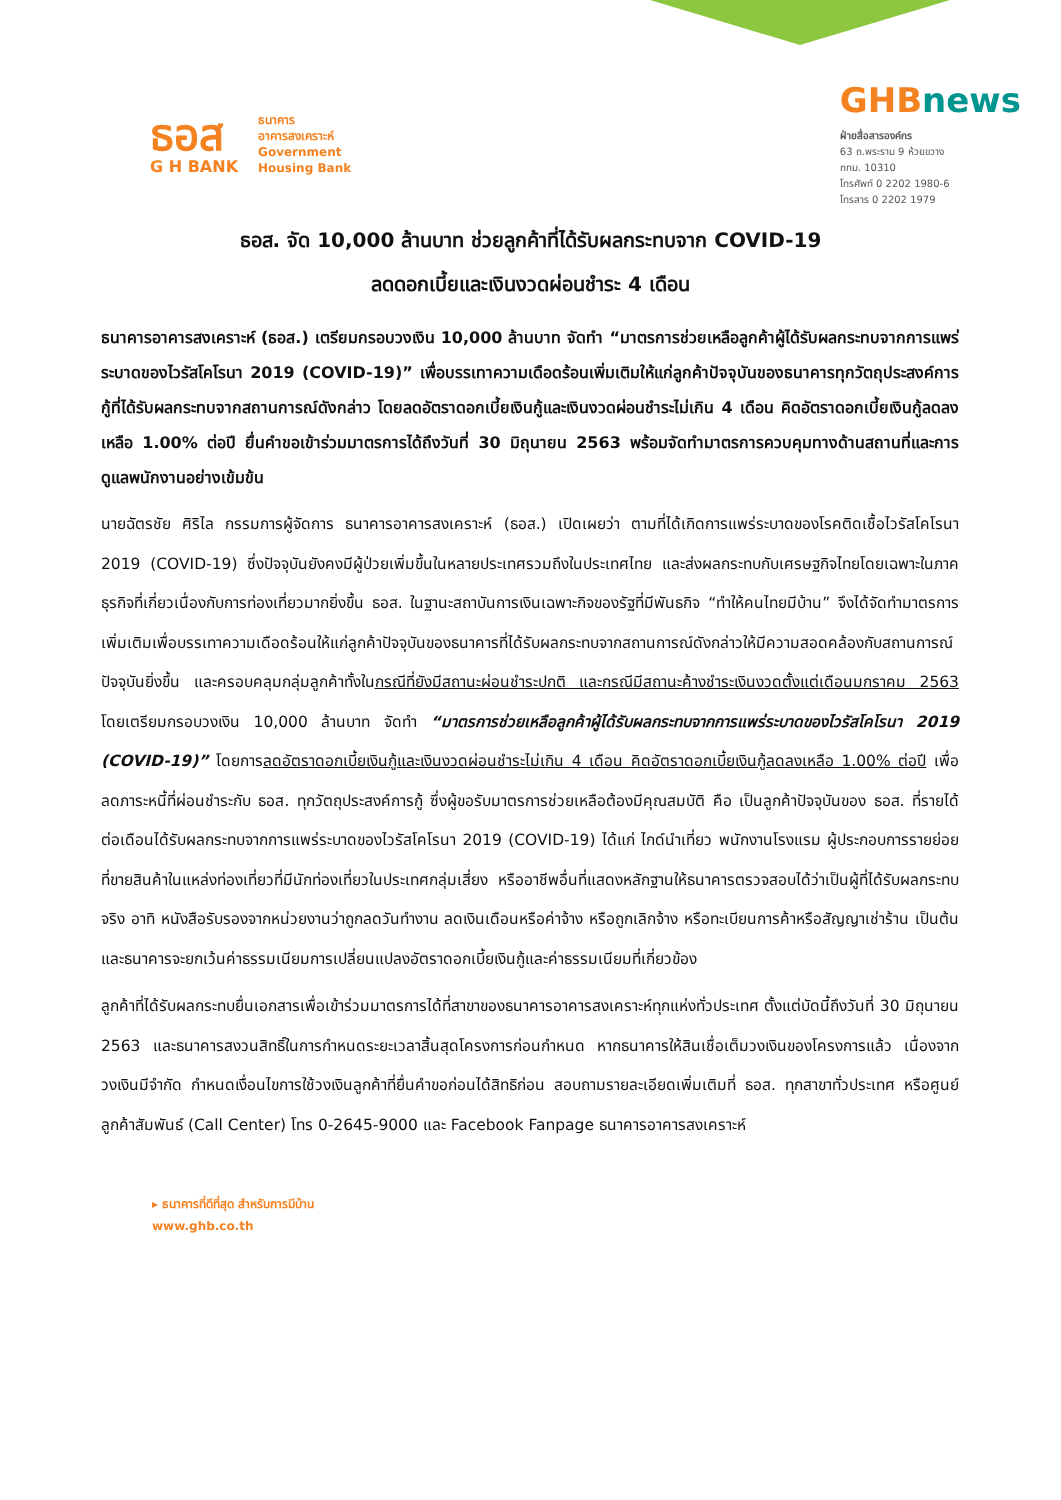ธอส
G H BANK
ธนาคาร
อาคารสงเคราะห์
Government
Housing Bank
GHBnews
ฝ่ายสื่อสารองค์กร
63 ถ.พระราม 9 ห้วยขวาง
กทม. 10310
โทรศัพท์ 0 2202 1980-6
โทรสาร 0 2202 1979
ธอส. จัด 10,000 ล้านบาท ช่วยลูกค้าที่ได้รับผลกระทบจาก COVID-19
ลดดอกเบี้ยและเงินงวดผ่อนชำระ 4 เดือน
ธนาคารอาคารสงเคราะห์ (ธอส.) เตรียมกรอบวงเงิน 10,000 ล้านบาท จัดทำ “มาตรการช่วยเหลือลูกค้าผู้ได้รับผลกระทบจากการแพร่ระบาดของไวรัสโคโรนา 2019 (COVID-19)” เพื่อบรรเทาความเดือดร้อนเพิ่มเติมให้แก่ลูกค้าปัจจุบันของธนาคารทุกวัตถุประสงค์การกู้ที่ได้รับผลกระทบจากสถานการณ์ดังกล่าว โดยลดอัตราดอกเบี้ยเงินกู้และเงินงวดผ่อนชำระไม่เกิน 4 เดือน คิดอัตราดอกเบี้ยเงินกู้ลดลงเหลือ 1.00% ต่อปี ยื่นคำขอเข้าร่วมมาตรการได้ถึงวันที่ 30 มิถุนายน 2563 พร้อมจัดทำมาตรการควบคุมทางด้านสถานที่และการดูแลพนักงานอย่างเข้มข้น
นายฉัตรชัย ศิริไล กรรมการผู้จัดการ ธนาคารอาคารสงเคราะห์ (ธอส.) เปิดเผยว่า ตามที่ได้เกิดการแพร่ระบาดของโรคติดเชื้อไวรัสโคโรนา 2019 (COVID-19) ซึ่งปัจจุบันยังคงมีผู้ป่วยเพิ่มขึ้นในหลายประเทศรวมถึงในประเทศไทย และส่งผลกระทบกับเศรษฐกิจไทยโดยเฉพาะในภาคธุรกิจที่เกี่ยวเนื่องกับการท่องเที่ยวมากยิ่งขึ้น ธอส. ในฐานะสถาบันการเงินเฉพาะกิจของรัฐที่มีพันธกิจ “ทำให้คนไทยมีบ้าน” จึงได้จัดทำมาตรการเพิ่มเติมเพื่อบรรเทาความเดือดร้อนให้แก่ลูกค้าปัจจุบันของธนาคารที่ได้รับผลกระทบจากสถานการณ์ดังกล่าวให้มีความสอดคล้องกับสถานการณ์ปัจจุบันยิ่งขึ้น และครอบคลุมกลุ่มลูกค้าทั้งในกรณีที่ยังมีสถานะผ่อนชำระปกติ และกรณีมีสถานะค้างชำระเงินงวดตั้งแต่เดือนมกราคม 2563 โดยเตรียมกรอบวงเงิน 10,000 ล้านบาท จัดทำ “มาตรการช่วยเหลือลูกค้าผู้ได้รับผลกระทบจากการแพร่ระบาดของไวรัสโคโรนา 2019 (COVID-19)” โดยการลดอัตราดอกเบี้ยเงินกู้และเงินงวดผ่อนชำระไม่เกิน 4 เดือน คิดอัตราดอกเบี้ยเงินกู้ลดลงเหลือ 1.00% ต่อปี เพื่อลดภาระหนี้ที่ผ่อนชำระกับ ธอส. ทุกวัตถุประสงค์การกู้ ซึ่งผู้ขอรับมาตรการช่วยเหลือต้องมีคุณสมบัติ คือ เป็นลูกค้าปัจจุบันของ ธอส. ที่รายได้ต่อเดือนได้รับผลกระทบจากการแพร่ระบาดของไวรัสโคโรนา 2019 (COVID-19) ได้แก่ ไกด์นำเที่ยว พนักงานโรงแรม ผู้ประกอบการรายย่อยที่ขายสินค้าในแหล่งท่องเที่ยวที่มีนักท่องเที่ยวในประเทศกลุ่มเสี่ยง หรืออาชีพอื่นที่แสดงหลักฐานให้ธนาคารตรวจสอบได้ว่าเป็นผู้ที่ได้รับผลกระทบจริง อาทิ หนังสือรับรองจากหน่วยงานว่าถูกลดวันทำงาน ลดเงินเดือนหรือค่าจ้าง หรือถูกเลิกจ้าง หรือทะเบียนการค้าหรือสัญญาเช่าร้าน เป็นต้น และธนาคารจะยกเว้นค่าธรรมเนียมการเปลี่ยนแปลงอัตราดอกเบี้ยเงินกู้และค่าธรรมเนียมที่เกี่ยวข้อง
ลูกค้าที่ได้รับผลกระทบยื่นเอกสารเพื่อเข้าร่วมมาตรการได้ที่สาขาของธนาคารอาคารสงเคราะห์ทุกแห่งทั่วประเทศ ตั้งแต่บัดนี้ถึงวันที่ 30 มิถุนายน 2563 และธนาคารสงวนสิทธิ์ในการกำหนดระยะเวลาสิ้นสุดโครงการก่อนกำหนด หากธนาคารให้สินเชื่อเต็มวงเงินของโครงการแล้ว เนื่องจากวงเงินมีจำกัด กำหนดเงื่อนไขการใช้วงเงินลูกค้าที่ยื่นคำขอก่อนได้สิทธิก่อน สอบถามรายละเอียดเพิ่มเติมที่ ธอส. ทุกสาขาทั่วประเทศ หรือศูนย์ลูกค้าสัมพันธ์ (Call Center) โทร 0-2645-9000 และ Facebook Fanpage ธนาคารอาคารสงเคราะห์
▸ ธนาคารที่ดีที่สุด สำหรับการมีบ้าน
www.ghb.co.th